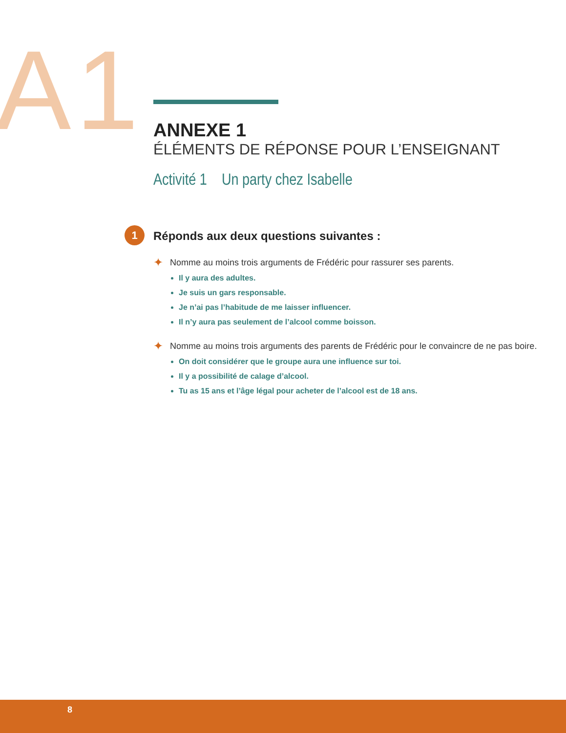A1
ANNEXE 1
ÉLÉMENTS DE RÉPONSE POUR L’ENSEIGNANT
Activité 1 Un party chez Isabelle
1 Réponds aux deux questions suivantes :
✦ Nomme au moins trois arguments de Frédéric pour rassurer ses parents.
Il y aura des adultes.
Je suis un gars responsable.
Je n’ai pas l’habitude de me laisser influencer.
Il n’y aura pas seulement de l’alcool comme boisson.
✦ Nomme au moins trois arguments des parents de Frédéric pour le convaincre de ne pas boire.
On doit considérer que le groupe aura une influence sur toi.
Il y a possibilité de calage d’alcool.
Tu as 15 ans et l’âge légal pour acheter de l’alcool est de 18 ans.
8